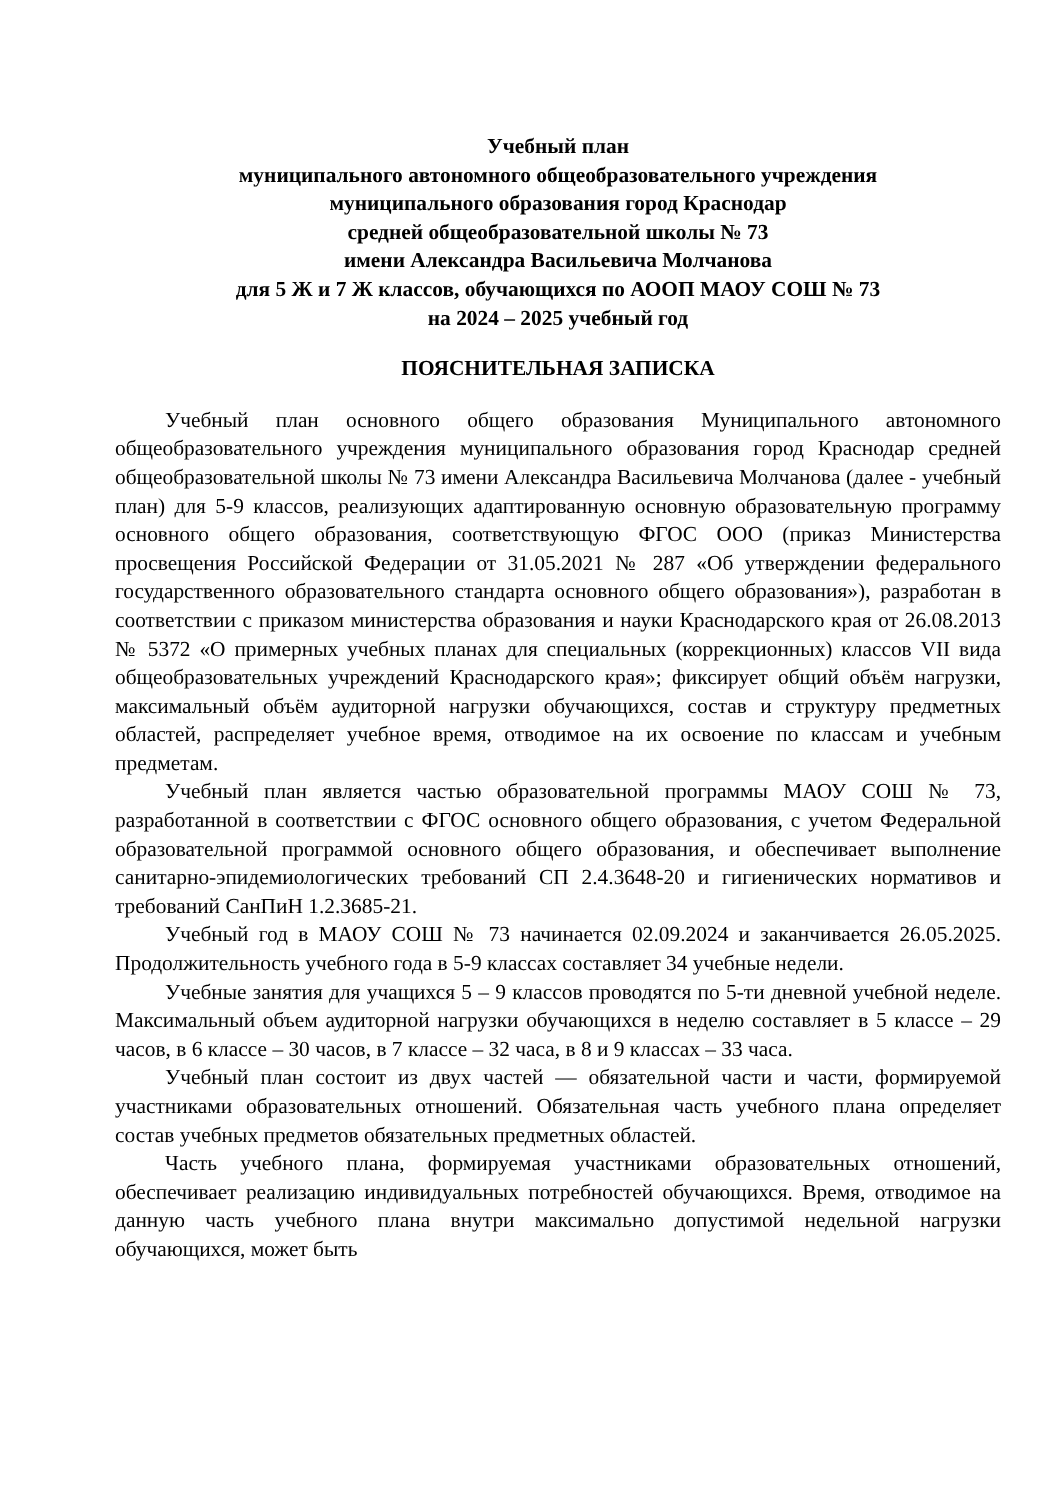Учебный план
муниципального автономного общеобразовательного учреждения
муниципального образования город Краснодар
средней общеобразовательной школы № 73
имени Александра Васильевича Молчанова
для 5 Ж и 7 Ж классов, обучающихся по АООП МАОУ СОШ № 73
на 2024 – 2025 учебный год
ПОЯСНИТЕЛЬНАЯ ЗАПИСКА
Учебный план основного общего образования Муниципального автономного общеобразовательного учреждения муниципального образования город Краснодар средней общеобразовательной школы № 73 имени Александра Васильевича Молчанова (далее - учебный план) для 5-9 классов, реализующих адаптированную основную образовательную программу основного общего образования, соответствующую ФГОС ООО (приказ Министерства просвещения Российской Федерации от 31.05.2021 № 287 «Об утверждении федерального государственного образовательного стандарта основного общего образования»), разработан в соответствии с приказом министерства образования и науки Краснодарского края от 26.08.2013 № 5372 «О примерных учебных планах для специальных (коррекционных) классов VII вида общеобразовательных учреждений Краснодарского края»; фиксирует общий объём нагрузки, максимальный объём аудиторной нагрузки обучающихся, состав и структуру предметных областей, распределяет учебное время, отводимое на их освоение по классам и учебным предметам.
Учебный план является частью образовательной программы МАОУ СОШ № 73, разработанной в соответствии с ФГОС основного общего образования, с учетом Федеральной образовательной программой основного общего образования, и обеспечивает выполнение санитарно-эпидемиологических требований СП 2.4.3648-20 и гигиенических нормативов и требований СанПиН 1.2.3685-21.
Учебный год в МАОУ СОШ № 73 начинается 02.09.2024 и заканчивается 26.05.2025. Продолжительность учебного года в 5-9 классах составляет 34 учебные недели.
Учебные занятия для учащихся 5 – 9 классов проводятся по 5-ти дневной учебной неделе. Максимальный объем аудиторной нагрузки обучающихся в неделю составляет в 5 классе – 29 часов, в 6 классе – 30 часов, в 7 классе – 32 часа, в 8 и 9 классах – 33 часа.
Учебный план состоит из двух частей — обязательной части и части, формируемой участниками образовательных отношений. Обязательная часть учебного плана определяет состав учебных предметов обязательных предметных областей.
Часть учебного плана, формируемая участниками образовательных отношений, обеспечивает реализацию индивидуальных потребностей обучающихся. Время, отводимое на данную часть учебного плана внутри максимально допустимой недельной нагрузки обучающихся, может быть